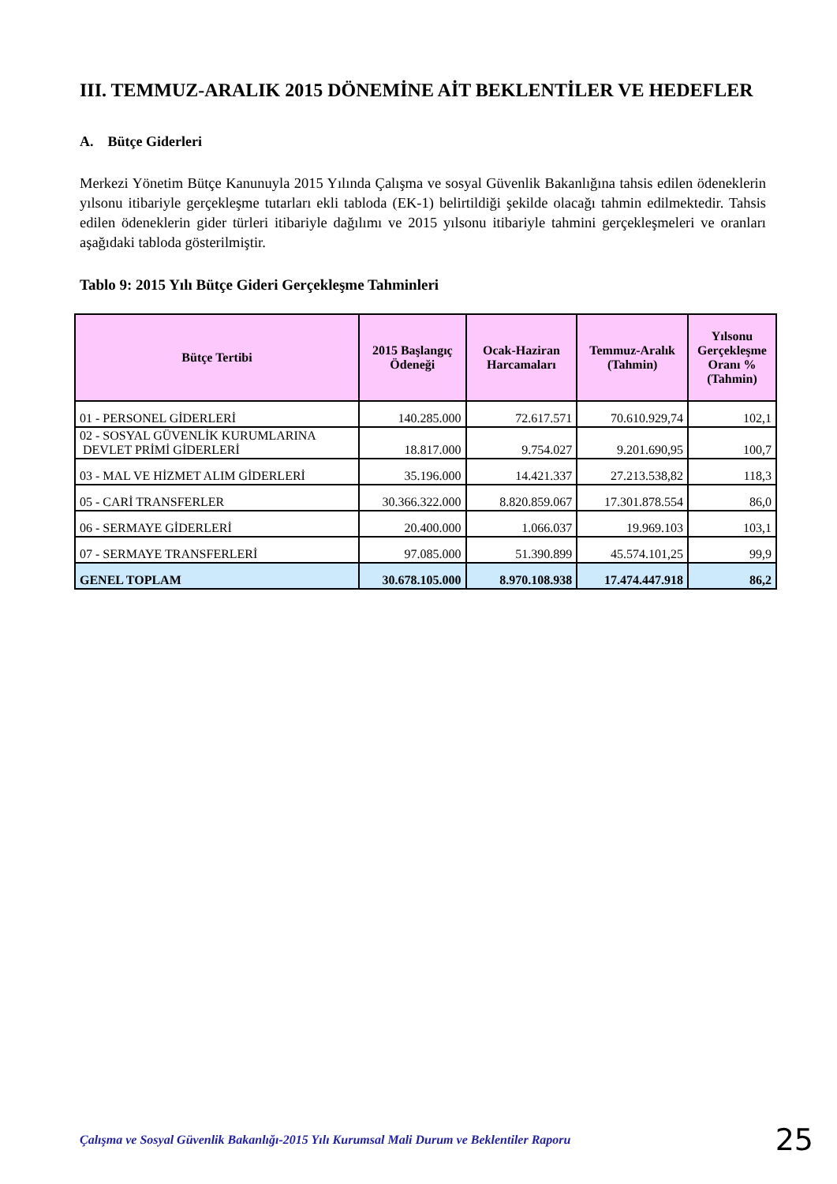III. TEMMUZ-ARALIK 2015 DÖNEMİNE AİT BEKLENTİLER VE HEDEFLER
A. Bütçe Giderleri
Merkezi Yönetim Bütçe Kanunuyla 2015 Yılında Çalışma ve sosyal Güvenlik Bakanlığına tahsis edilen ödeneklerin yılsonu itibariyle gerçekleşme tutarları ekli tabloda (EK-1) belirtildiği şekilde olacağı tahmin edilmektedir. Tahsis edilen ödeneklerin gider türleri itibariyle dağılımı ve 2015 yılsonu itibariyle tahmini gerçekleşmeleri ve oranları aşağıdaki tabloda gösterilmiştir.
Tablo 9: 2015 Yılı Bütçe Gideri Gerçekleşme Tahminleri
| Bütçe Tertibi | 2015 Başlangıç Ödeneği | Ocak-Haziran Harcamaları | Temmuz-Aralık (Tahmin) | Yılsonu Gerçekleşme Oranı % (Tahmin) |
| --- | --- | --- | --- | --- |
| 01 - PERSONEL GİDERLERİ | 140.285.000 | 72.617.571 | 70.610.929,74 | 102,1 |
| 02 - SOSYAL GÜVENLİK KURUMLARINA DEVLET PRİMİ GİDERLERİ | 18.817.000 | 9.754.027 | 9.201.690,95 | 100,7 |
| 03 - MAL VE HİZMET ALIM GİDERLERİ | 35.196.000 | 14.421.337 | 27.213.538,82 | 118,3 |
| 05 - CARİ TRANSFERLER | 30.366.322.000 | 8.820.859.067 | 17.301.878.554 | 86,0 |
| 06 - SERMAYE GİDERLERİ | 20.400.000 | 1.066.037 | 19.969.103 | 103,1 |
| 07 - SERMAYE TRANSFERLERİ | 97.085.000 | 51.390.899 | 45.574.101,25 | 99,9 |
| GENEL TOPLAM | 30.678.105.000 | 8.970.108.938 | 17.474.447.918 | 86,2 |
Çalışma ve Sosyal Güvenlik Bakanlığı-2015 Yılı Kurumsal Mali Durum ve Beklentiler Raporu 25